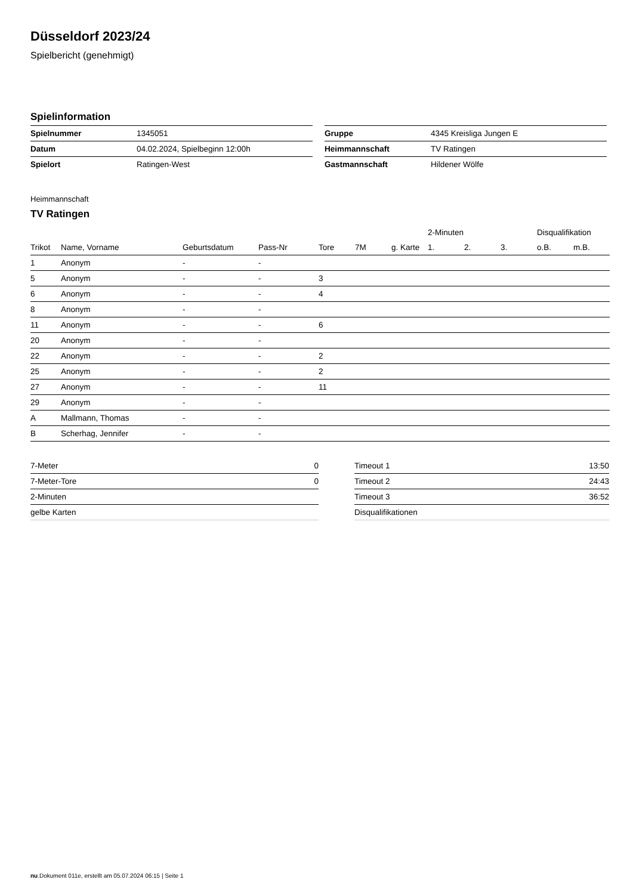Düsseldorf 2023/24
Spielbericht (genehmigt)
Spielinformation
| Spielnummer | 1345051 |
| Datum | 04.02.2024, Spielbeginn 12:00h |
| Spielort | Ratingen-West |
| Gruppe | 4345 Kreisliga Jungen E |
| Heimmannschaft | TV Ratingen |
| Gastmannschaft | Hildener Wölfe |
Heimmannschaft
TV Ratingen
| | | | | | | | 2-Minuten | | | Disqualifikation | |
| --- | --- | --- | --- | --- | --- | --- | --- | --- | --- | --- | --- |
| Trikot | Name, Vorname | Geburtsdatum | Pass-Nr | Tore | 7M | g. Karte | 1. | 2. | 3. | o.B. | m.B. |
| 1 | Anonym | - | - | | | | | | | | |
| 5 | Anonym | - | - | 3 | | | | | | | |
| 6 | Anonym | - | - | 4 | | | | | | | |
| 8 | Anonym | - | - | | | | | | | | |
| 11 | Anonym | - | - | 6 | | | | | | | |
| 20 | Anonym | - | - | | | | | | | | |
| 22 | Anonym | - | - | 2 | | | | | | | |
| 25 | Anonym | - | - | 2 | | | | | | | |
| 27 | Anonym | - | - | 11 | | | | | | | |
| 29 | Anonym | - | - | | | | | | | | |
| A | Mallmann, Thomas | - | - | | | | | | | | |
| B | Scherhag, Jennifer | - | - | | | | | | | | |
| 7-Meter | 0 |
| 7-Meter-Tore | 0 |
| 2-Minuten | |
| gelbe Karten | |
| Timeout 1 | 13:50 |
| Timeout 2 | 24:43 |
| Timeout 3 | 36:52 |
| Disqualifikationen | |
nu.Dokument 011e, erstellt am 05.07.2024 06:15 | Seite 1